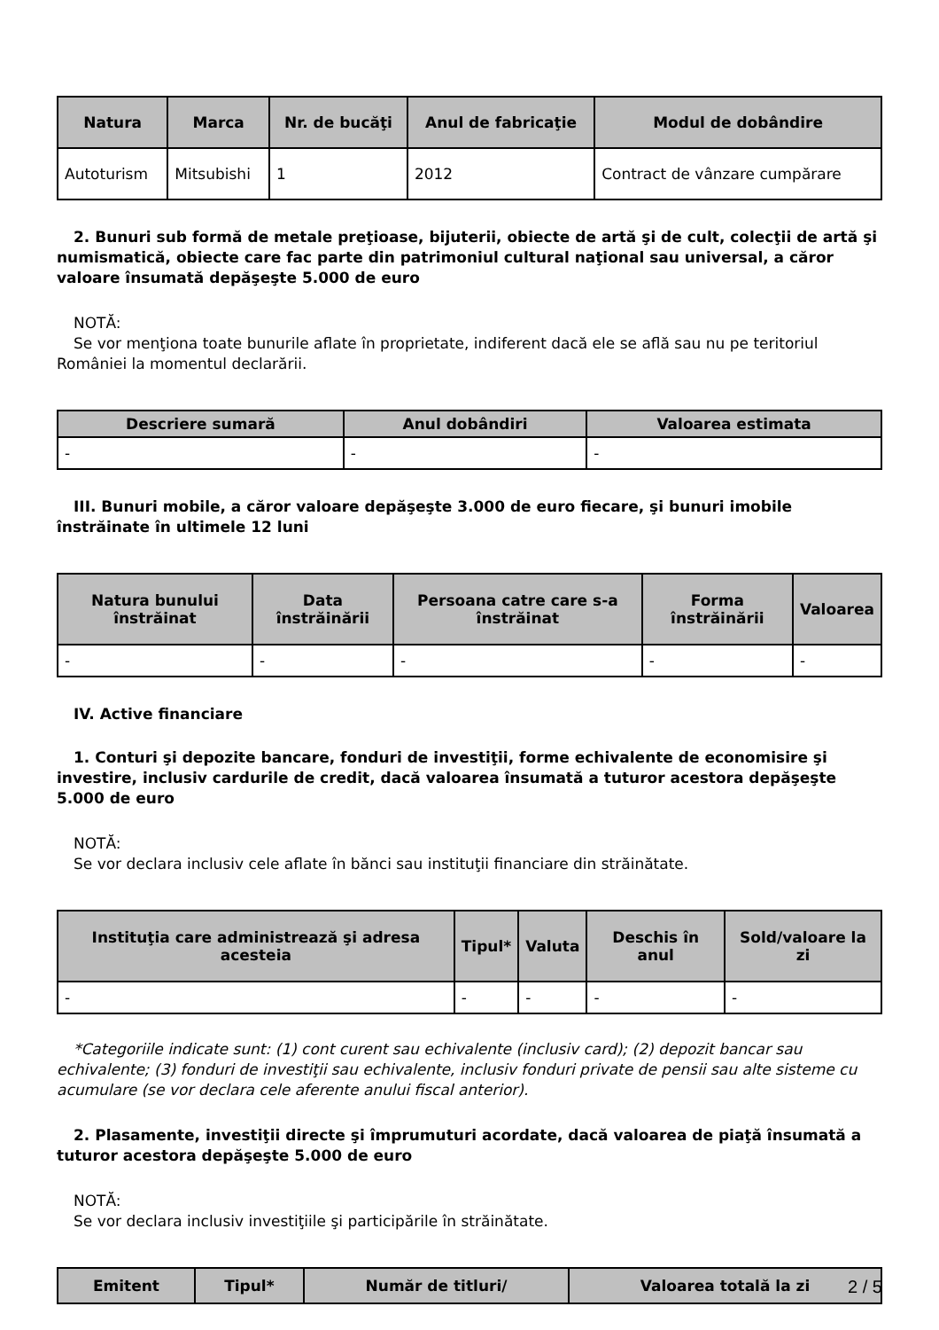| Natura | Marca | Nr. de bucăţi | Anul de fabricaţie | Modul de dobândire |
| --- | --- | --- | --- | --- |
| Autoturism | Mitsubishi | 1 | 2012 | Contract de vânzare cumpărare |
2. Bunuri sub formă de metale preţioase, bijuterii, obiecte de artă şi de cult, colecţii de artă şi numismatică, obiecte care fac parte din patrimoniul cultural naţional sau universal, a căror valoare însumată depăşeşte 5.000 de euro
NOTĂ:
Se vor menţiona toate bunurile aflate în proprietate, indiferent dacă ele se află sau nu pe teritoriul României la momentul declarării.
| Descriere sumară | Anul dobândiri | Valoarea estimata |
| --- | --- | --- |
| - | - | - |
III. Bunuri mobile, a căror valoare depăşeşte 3.000 de euro fiecare, şi bunuri imobile înstrăinate în ultimele 12 luni
| Natura bunului înstrăinat | Data înstrăinării | Persoana catre care s-a înstrăinat | Forma înstrăinării | Valoarea |
| --- | --- | --- | --- | --- |
| - | - | - | - | - |
IV. Active financiare
1. Conturi şi depozite bancare, fonduri de investiţii, forme echivalente de economisire şi investire, inclusiv cardurile de credit, dacă valoarea însumată a tuturor acestora depăşeşte 5.000 de euro
NOTĂ:
Se vor declara inclusiv cele aflate în bănci sau instituţii financiare din străinătate.
| Instituţia care administrează şi adresa acesteia | Tipul* | Valuta | Deschis în anul | Sold/valoare la zi |
| --- | --- | --- | --- | --- |
| - | - | - | - | - |
*Categoriile indicate sunt: (1) cont curent sau echivalente (inclusiv card); (2) depozit bancar sau echivalente; (3) fonduri de investiţii sau echivalente, inclusiv fonduri private de pensii sau alte sisteme cu acumulare (se vor declara cele aferente anului fiscal anterior).
2. Plasamente, investiţii directe şi împrumuturi acordate, dacă valoarea de piaţă însumată a tuturor acestora depăşeşte 5.000 de euro
NOTĂ:
Se vor declara inclusiv investiţiile şi participările în străinătate.
| Emitent | Tipul* | Număr de titluri/ | Valoarea totală la zi |
| --- | --- | --- | --- |
2 / 5